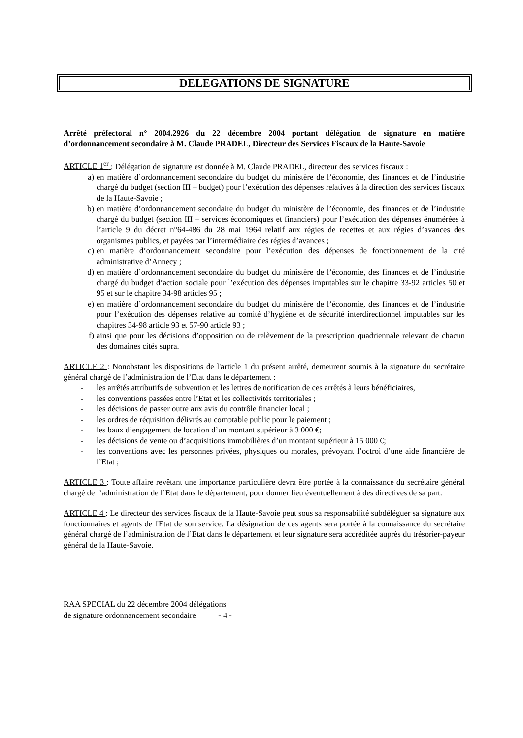DELEGATIONS DE SIGNATURE
Arrêté préfectoral n° 2004.2926 du 22 décembre 2004 portant délégation de signature en matière d’ordonnancement secondaire à M. Claude PRADEL, Directeur des Services Fiscaux de la Haute-Savoie
ARTICLE 1<sup>er</sup> : Délégation de signature est donnée à M. Claude PRADEL, directeur des services fiscaux :
a) en matière d’ordonnancement secondaire du budget du ministère de l’économie, des finances et de l’industrie chargé du budget (section III – budget) pour l’exécution des dépenses relatives à la direction des services fiscaux de la Haute-Savoie ;
b) en matière d’ordonnancement secondaire du budget du ministère de l’économie, des finances et de l’industrie chargé du budget (section III – services économiques et financiers) pour l’exécution des dépenses énumérées à l’article 9 du décret n°64-486 du 28 mai 1964 relatif aux régies de recettes et aux régies d’avances des organismes publics, et payées par l’intermédiaire des régies d’avances ;
c) en matière d’ordonnancement secondaire pour l’exécution des dépenses de fonctionnement de la cité administrative d’Annecy ;
d) en matière d’ordonnancement secondaire du budget du ministère de l’économie, des finances et de l’industrie chargé du budget d’action sociale pour l’exécution des dépenses imputables sur le chapitre 33-92 articles 50 et 95 et sur le chapitre 34-98 articles 95 ;
e) en matière d’ordonnancement secondaire du budget du ministère de l’économie, des finances et de l’industrie pour l’exécution des dépenses relative au comité d’hygiène et de sécurité interdirectionnel imputables sur les chapitres 34-98 article 93 et 57-90 article 93 ;
f) ainsi que pour les décisions d’opposition ou de relèvement de la prescription quadriennale relevant de chacun des domaines cités supra.
ARTICLE 2 : Nonobstant les dispositions de l'article 1 du présent arrêté, demeurent soumis à la signature du secrétaire général chargé de l’administration de l’Etat dans le département :
- les arrêtés attributifs de subvention et les lettres de notification de ces arrêtés à leurs bénéficiaires,
- les conventions passées entre l’Etat et les collectivités territoriales ;
- les décisions de passer outre aux avis du contrôle financier local ;
- les ordres de réquisition délivrés au comptable public pour le paiement ;
- les baux d’engagement de location d’un montant supérieur à 3 000 €;
- les décisions de vente ou d’acquisitions immobilières d’un montant supérieur à 15 000 €;
- les conventions avec les personnes privées, physiques ou morales, prévoyant l’octroi d’une aide financière de l’Etat ;
ARTICLE 3 : Toute affaire revêtant une importance particulière devra être portée à la connaissance du secrétaire général chargé de l’administration de l’Etat dans le département, pour donner lieu éventuellement à des directives de sa part.
ARTICLE 4 : Le directeur des services fiscaux de la Haute-Savoie peut sous sa responsabilité subdéléguer sa signature aux fonctionnaires et agents de l'Etat de son service. La désignation de ces agents sera portée à la connaissance du secrétaire général chargé de l’administration de l’Etat dans le département et leur signature sera accréditée auprès du trésorier-payeur général de la Haute-Savoie.
RAA SPECIAL du 22 décembre 2004 délégations
de signature ordonnancement secondaire - 4 -